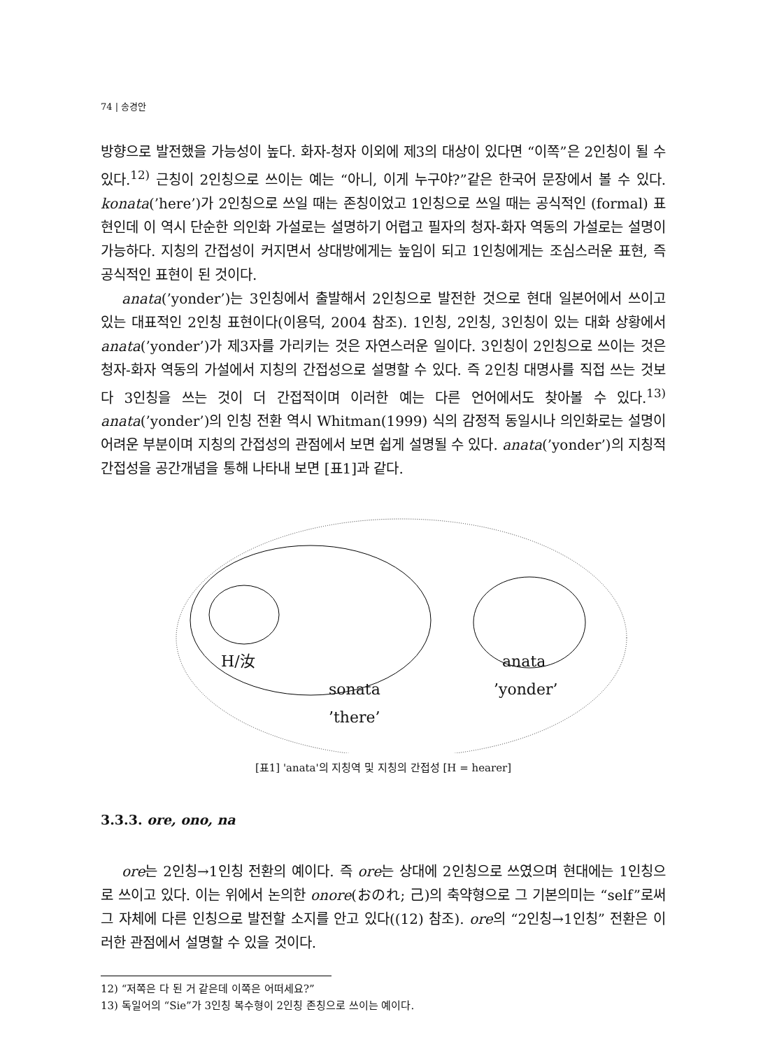74 | 송경안
방향으로 발전했을 가능성이 높다. 화자-청자 이외에 제3의 대상이 있다면 “이쪽”은 2인칭이 될 수 있다.<sup>12)</sup> 근칭이 2인칭으로 쓰이는 예는 “아니, 이게 누구야?”같은 한국어 문장에서 볼 수 있다. konata(’here’)가 2인칭으로 쓰일 때는 존칭이었고 1인칭으로 쓰일 때는 공식적인 (formal) 표현인데 이 역시 단순한 의인화 가설로는 설명하기 어렵고 필자의 청자-화자 역동의 가설로는 설명이 가능하다. 지칭의 간접성이 커지면서 상대방에게는 높임이 되고 1인칭에게는 조심스러운 표현, 즉 공식적인 표현이 된 것이다.
anata(’yonder’)는 3인칭에서 출발해서 2인칭으로 발전한 것으로 현대 일본어에서 쓰이고 있는 대표적인 2인칭 표현이다(이용덕, 2004 참조). 1인칭, 2인칭, 3인칭이 있는 대화 상황에서 anata(’yonder’)가 제3자를 가리키는 것은 자연스러운 일이다. 3인칭이 2인칭으로 쓰이는 것은 청자-화자 역동의 가설에서 지칭의 간접성으로 설명할 수 있다. 즉 2인칭 대명사를 직접 쓰는 것보다 3인칭을 쓰는 것이 더 간접적이며 이러한 예는 다른 언어에서도 찾아볼 수 있다.<sup>13)</sup> anata(’yonder’)의 인칭 전환 역시 Whitman(1999) 식의 감정적 동일시나 의인화로는 설명이 어려운 부분이며 지칭의 간접성의 관점에서 보면 쉽게 설명될 수 있다. anata(’yonder’)의 지칭적 간접성을 공간개념을 통해 나타내 보면 [표1]과 같다.
H/汝 anata
sonata ’yonder’
’there’
[표1] 'anata'의 지칭역 및 지칭의 간접성 [H = hearer]
3.3.3. ore, ono, na
ore는 2인칭→1인칭 전환의 예이다. 즉 ore는 상대에 2인칭으로 쓰였으며 현대에는 1인칭으로 쓰이고 있다. 이는 위에서 논의한 onore(おのれ; 己)의 축약형으로 그 기본의미는 “self”로써 그 자체에 다른 인칭으로 발전할 소지를 안고 있다((12) 참조). ore의 “2인칭→1인칭” 전환은 이러한 관점에서 설명할 수 있을 것이다.
12) “저쪽은 다 된 거 같은데 이쪽은 어떠세요?”
13) 독일어의 “Sie”가 3인칭 복수형이 2인칭 존칭으로 쓰이는 예이다.